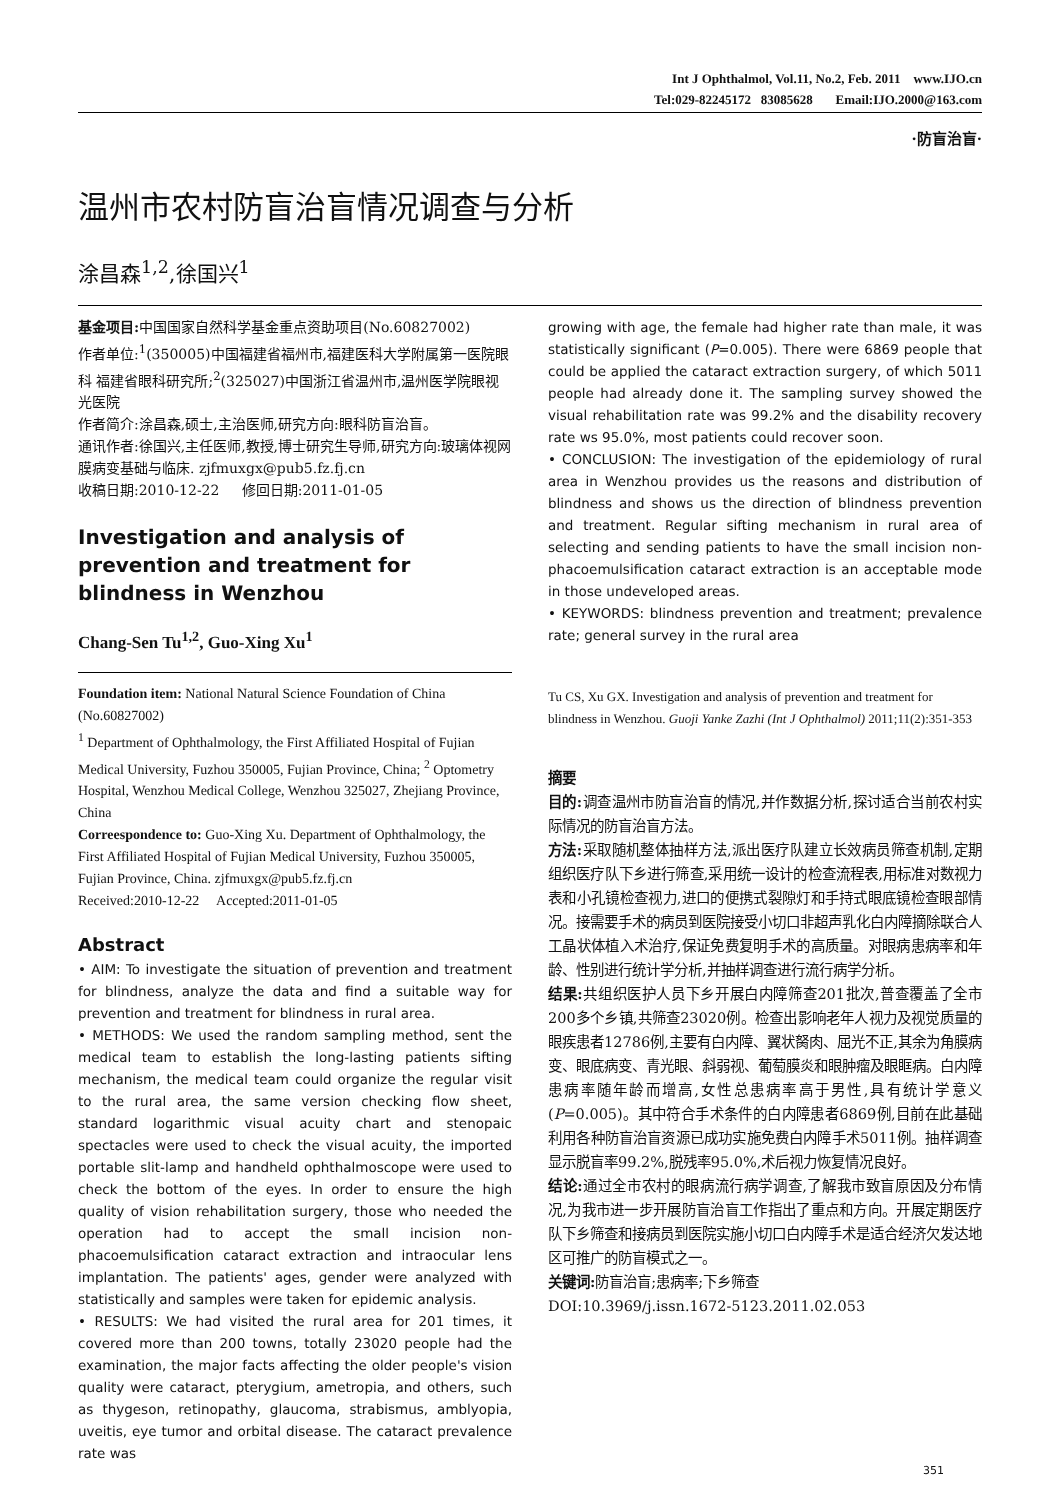Int J Ophthalmol, Vol.11, No.2, Feb. 2011 www.IJO.cn
Tel:029-82245172 83085628 Email:IJO.2000@163.com
·防盲治盲·
温州市农村防盲治盲情况调查与分析
涂昌森<sup>1,2</sup>,徐国兴<sup>1</sup>
基金项目: 中国国家自然科学基金重点资助项目(No.60827002)
作者单位:<sup>1</sup>(350005)中国福建省福州市,福建医科大学附属第一医院眼科 福建省眼科研究所;<sup>2</sup>(325027)中国浙江省温州市,温州医学院眼视光医院
作者简介:涂昌森,硕士,主治医师,研究方向:眼科防盲治盲。
通讯作者:徐国兴,主任医师,教授,博士研究生导师,研究方向:玻璃体视网膜病变基础与临床. zjfmuxgx@pub5.fz.fj.cn
收稿日期:2010-12-22 修回日期:2011-01-05
Investigation and analysis of prevention and treatment for blindness in Wenzhou
Chang-Sen Tu<sup>1,2</sup>, Guo-Xing Xu<sup>1</sup>
Foundation item: National Natural Science Foundation of China (No.60827002)
<sup>1</sup> Department of Ophthalmology, the First Affiliated Hospital of Fujian Medical University, Fuzhou 350005, Fujian Province, China; <sup>2</sup> Optometry Hospital, Wenzhou Medical College, Wenzhou 325027, Zhejiang Province, China
Correespondence to: Guo-Xing Xu. Department of Ophthalmology, the First Affiliated Hospital of Fujian Medical University, Fuzhou 350005, Fujian Province, China. zjfmuxgx@pub5.fz.fj.cn
Received:2010-12-22 Accepted:2011-01-05
Abstract
• AIM: To investigate the situation of prevention and treatment for blindness, analyze the data and find a suitable way for prevention and treatment for blindness in rural area.
• METHODS: We used the random sampling method, sent the medical team to establish the long-lasting patients sifting mechanism, the medical team could organize the regular visit to the rural area, the same version checking flow sheet, standard logarithmic visual acuity chart and stenopaic spectacles were used to check the visual acuity, the imported portable slit-lamp and handheld ophthalmoscope were used to check the bottom of the eyes. In order to ensure the high quality of vision rehabilitation surgery, those who needed the operation had to accept the small incision non-phacoemulsification cataract extraction and intraocular lens implantation. The patients' ages, gender were analyzed with statistically and samples were taken for epidemic analysis.
• RESULTS: We had visited the rural area for 201 times, it covered more than 200 towns, totally 23020 people had the examination, the major facts affecting the older people's vision quality were cataract, pterygium, ametropia, and others, such as thygeson, retinopathy, glaucoma, strabismus, amblyopia, uveitis, eye tumor and orbital disease. The cataract prevalence rate was
growing with age, the female had higher rate than male, it was statistically significant (P=0.005). There were 6869 people that could be applied the cataract extraction surgery, of which 5011 people had already done it. The sampling survey showed the visual rehabilitation rate was 99.2% and the disability recovery rate ws 95.0%, most patients could recover soon.
• CONCLUSION: The investigation of the epidemiology of rural area in Wenzhou provides us the reasons and distribution of blindness and shows us the direction of blindness prevention and treatment. Regular sifting mechanism in rural area of selecting and sending patients to have the small incision non-phacoemulsification cataract extraction is an acceptable mode in those undeveloped areas.
• KEYWORDS: blindness prevention and treatment; prevalence rate; general survey in the rural area
Tu CS, Xu GX. Investigation and analysis of prevention and treatment for blindness in Wenzhou. Guoji Yanke Zazhi (Int J Ophthalmol) 2011;11(2):351-353
摘要
目的: 调查温州市防盲治盲的情况,并作数据分析,探讨适合当前农村实际情况的防盲治盲方法。
方法: 采取随机整体抽样方法,派出医疗队建立长效病员筛查机制,定期组织医疗队下乡进行筛查,采用统一设计的检查流程表,用标准对数视力表和小孔镜检查视力,进口的便携式裂隙灯和手持式眼底镜检查眼部情况。接需要手术的病员到医院接受小切口非超声乳化白内障摘除联合人工晶状体植入术治疗,保证免费复明手术的高质量。对眼病患病率和年龄、性别进行统计学分析,并抽样调查进行流行病学分析。
结果: 共组织医护人员下乡开展白内障筛查201批次,普查覆盖了全市200多个乡镇,共筛查23020例。检查出影响老年人视力及视觉质量的眼疾患者12786例,主要有白内障、翼状胬肉、屈光不正,其余为角膜病变、眼底病变、青光眼、斜弱视、葡萄膜炎和眼肿瘤及眼眶病。白内障患病率随年龄而增高,女性总患病率高于男性,具有统计学意义(P=0.005)。其中符合手术条件的白内障患者6869例,目前在此基础利用各种防盲治盲资源已成功实施免费白内障手术5011例。抽样调查显示脱盲率99.2%,脱残率95.0%,术后视力恢复情况良好。
结论: 通过全市农村的眼病流行病学调查,了解我市致盲原因及分布情况,为我市进一步开展防盲治盲工作指出了重点和方向。开展定期医疗队下乡筛查和接病员到医院实施小切口白内障手术是适合经济欠发达地区可推广的防盲模式之一。
关键词: 防盲治盲;患病率;下乡筛查
DOI:10.3969/j.issn.1672-5123.2011.02.053
351